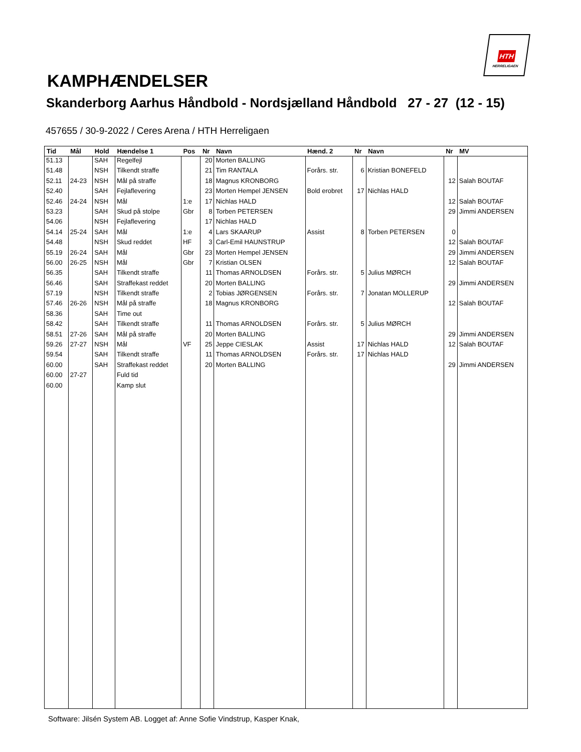HTH
HERRELIGAEN
KAMPHÆNDELSER
Skanderborg Aarhus Håndbold - Nordsjælland Håndbold 27 - 27 (12 - 15)
457655 / 30-9-2022 / Ceres Arena / HTH Herreligaen
| Tid | Mål | Hold | Hændelse 1 | Pos | Nr | Navn | Hænd. 2 | Nr | Navn | Nr | MV |
| --- | --- | --- | --- | --- | --- | --- | --- | --- | --- | --- | --- |
| 51.13 | | SAH | Regelfejl | | 20 | Morten BALLING | | | | | |
| 51.48 | | NSH | Tilkendt straffe | | 21 | Tim RANTALA | Forårs. str. | 6 | Kristian BONEFELD | | |
| 52.11 | 24-23 | NSH | Mål på straffe | | 18 | Magnus KRONBORG | | | | 12 | Salah BOUTAF |
| 52.40 | | SAH | Fejlaflevering | | 23 | Morten Hempel JENSEN | Bold erobret | 17 | Nichlas HALD | | |
| 52.46 | 24-24 | NSH | Mål | 1:e | 17 | Nichlas HALD | | | | 12 | Salah BOUTAF |
| 53.23 | | SAH | Skud på stolpe | Gbr | 8 | Torben PETERSEN | | | | 29 | Jimmi ANDERSEN |
| 54.06 | | NSH | Fejlaflevering | | 17 | Nichlas HALD | | | | | |
| 54.14 | 25-24 | SAH | Mål | 1:e | 4 | Lars SKAARUP | Assist | 8 | Torben PETERSEN | 0 | |
| 54.48 | | NSH | Skud reddet | HF | 3 | Carl-Emil HAUNSTRUP | | | | 12 | Salah BOUTAF |
| 55.19 | 26-24 | SAH | Mål | Gbr | 23 | Morten Hempel JENSEN | | | | 29 | Jimmi ANDERSEN |
| 56.00 | 26-25 | NSH | Mål | Gbr | 7 | Kristian OLSEN | | | | 12 | Salah BOUTAF |
| 56.35 | | SAH | Tilkendt straffe | | 11 | Thomas ARNOLDSEN | Forårs. str. | 5 | Julius MØRCH | | |
| 56.46 | | SAH | Straffekast reddet | | 20 | Morten BALLING | | | | 29 | Jimmi ANDERSEN |
| 57.19 | | NSH | Tilkendt straffe | | 2 | Tobias JØRGENSEN | Forårs. str. | 7 | Jonatan MOLLERUP | | |
| 57.46 | 26-26 | NSH | Mål på straffe | | 18 | Magnus KRONBORG | | | | 12 | Salah BOUTAF |
| 58.36 | | SAH | Time out | | | | | | | | |
| 58.42 | | SAH | Tilkendt straffe | | 11 | Thomas ARNOLDSEN | Forårs. str. | 5 | Julius MØRCH | | |
| 58.51 | 27-26 | SAH | Mål på straffe | | 20 | Morten BALLING | | | | 29 | Jimmi ANDERSEN |
| 59.26 | 27-27 | NSH | Mål | VF | 25 | Jeppe CIESLAK | Assist | 17 | Nichlas HALD | 12 | Salah BOUTAF |
| 59.54 | | SAH | Tilkendt straffe | | 11 | Thomas ARNOLDSEN | Forårs. str. | 17 | Nichlas HALD | | |
| 60.00 | | SAH | Straffekast reddet | | 20 | Morten BALLING | | | | 29 | Jimmi ANDERSEN |
| 60.00 | 27-27 | | Fuld tid | | | | | | | | |
| 60.00 | | | Kamp slut | | | | | | | | |
Software: Jilsén System AB. Logget af: Anne Sofie Vindstrup, Kasper Knak,